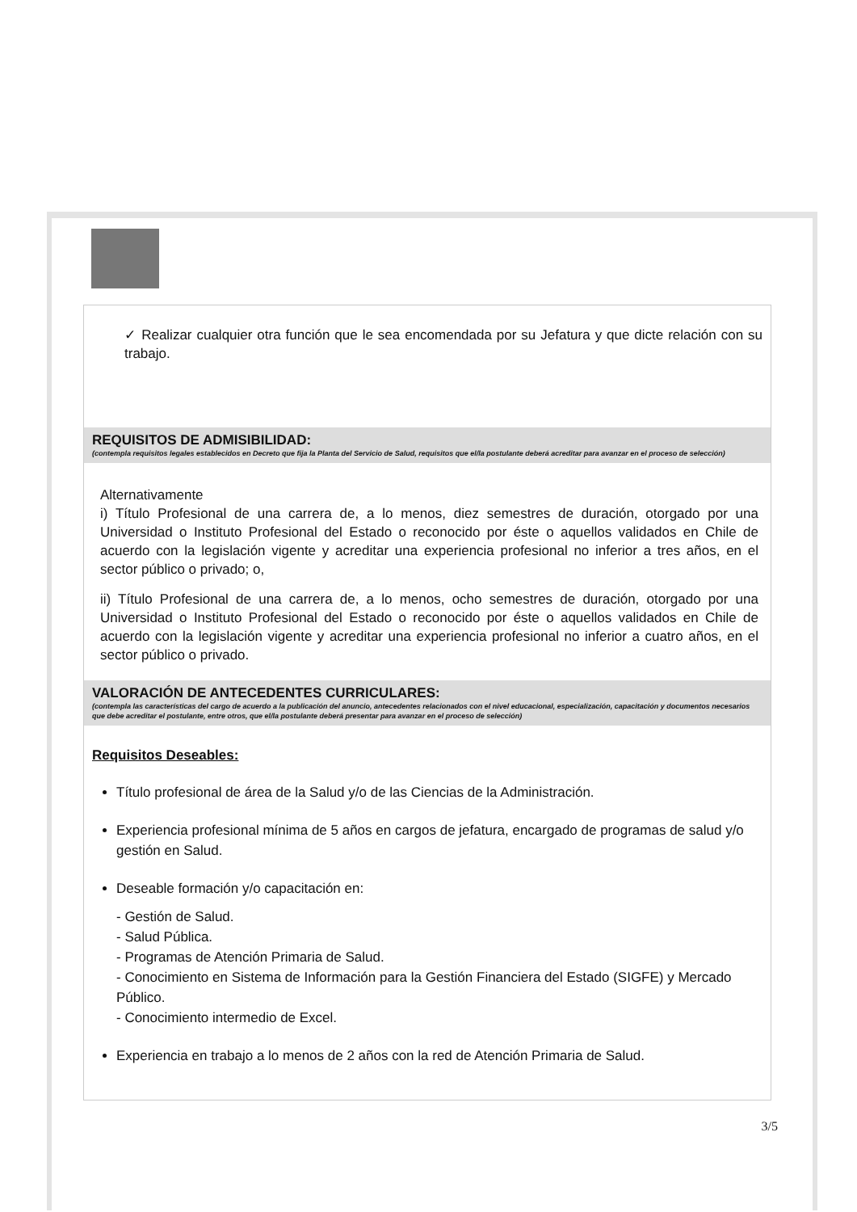✓ Realizar cualquier otra función que le sea encomendada por su Jefatura y que dicte relación con su trabajo.
REQUISITOS DE ADMISIBILIDAD:
(contempla requisitos legales establecidos en Decreto que fija la Planta del Servicio de Salud, requisitos que el/la postulante deberá acreditar para avanzar en el proceso de selección)
Alternativamente
i) Título Profesional de una carrera de, a lo menos, diez semestres de duración, otorgado por una Universidad o Instituto Profesional del Estado o reconocido por éste o aquellos validados en Chile de acuerdo con la legislación vigente y acreditar una experiencia profesional no inferior a tres años, en el sector público o privado; o,
ii) Título Profesional de una carrera de, a lo menos, ocho semestres de duración, otorgado por una Universidad o Instituto Profesional del Estado o reconocido por éste o aquellos validados en Chile de acuerdo con la legislación vigente y acreditar una experiencia profesional no inferior a cuatro años, en el sector público o privado.
VALORACIÓN DE ANTECEDENTES CURRICULARES:
(contempla las características del cargo de acuerdo a la publicación del anuncio, antecedentes relacionados con el nivel educacional, especialización, capacitación y documentos necesarios que debe acreditar el postulante, entre otros, que el/la postulante deberá presentar para avanzar en el proceso de selección)
Requisitos Deseables:
Título profesional de área de la Salud y/o de las Ciencias de la Administración.
Experiencia profesional mínima de 5 años en cargos de jefatura, encargado de programas de salud y/o gestión en Salud.
Deseable formación y/o capacitación en:
- Gestión de Salud.
- Salud Pública.
- Programas de Atención Primaria de Salud.
- Conocimiento en Sistema de Información para la Gestión Financiera del Estado (SIGFE) y Mercado Público.
- Conocimiento intermedio de Excel.
Experiencia en trabajo a lo menos de 2 años con la red de Atención Primaria de Salud.
3/5